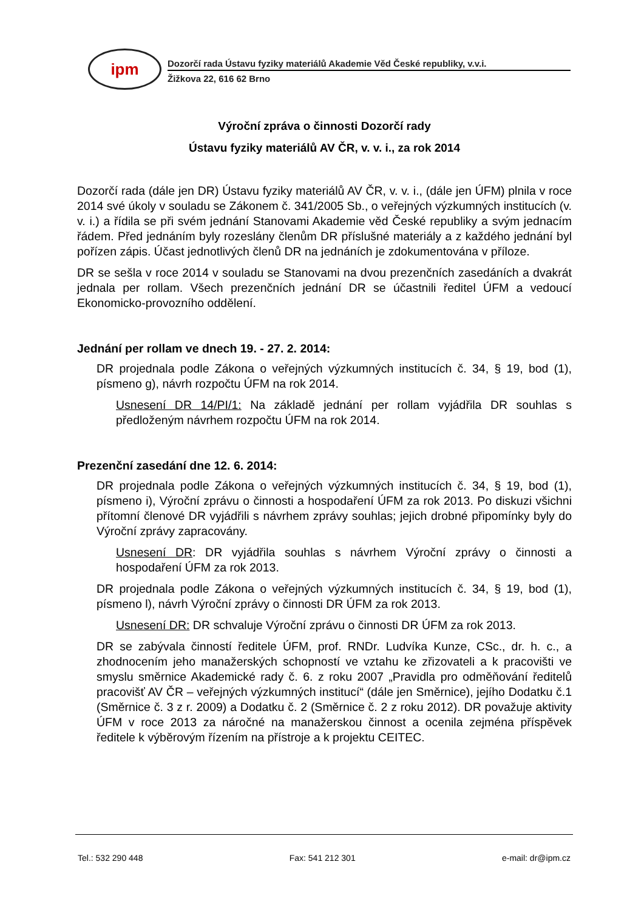ipm
Dozorčí rada Ústavu fyziky materiálů Akademie Věd České republiky, v.v.i.
Žižkova 22, 616 62 Brno
Výroční zpráva o činnosti Dozorčí rady
Ústavu fyziky materiálů AV ČR, v. v. i., za rok 2014
Dozorčí rada (dále jen DR) Ústavu fyziky materiálů AV ČR, v. v. i., (dále jen ÚFM) plnila v roce 2014 své úkoly v souladu se Zákonem č. 341/2005 Sb., o veřejných výzkumných institucích (v. v. i.) a řídila se při svém jednání Stanovami Akademie věd České republiky a svým jednacím řádem. Před jednáním byly rozeslány členům DR příslušné materiály a z každého jednání byl pořízen zápis. Účast jednotlivých členů DR na jednáních je zdokumentována v příloze.
DR se sešla v roce 2014 v souladu se Stanovami na dvou prezenčních zasedáních a dvakrát jednala per rollam. Všech prezenčních jednání DR se účastnili ředitel ÚFM a vedoucí Ekonomicko-provozního oddělení.
Jednání per rollam ve dnech 19. - 27. 2. 2014:
DR projednala podle Zákona o veřejných výzkumných institucích č. 34, § 19, bod (1), písmeno g), návrh rozpočtu ÚFM na rok 2014.
Usnesení DR 14/PI/1: Na základě jednání per rollam vyjádřila DR souhlas s předloženým návrhem rozpočtu ÚFM na rok 2014.
Prezenční zasedání dne 12. 6. 2014:
DR projednala podle Zákona o veřejných výzkumných institucích č. 34, § 19, bod (1), písmeno i), Výroční zprávu o činnosti a hospodaření ÚFM za rok 2013. Po diskuzi všichni přítomní členové DR vyjádřili s návrhem zprávy souhlas; jejich drobné připomínky byly do Výroční zprávy zapracovány.
Usnesení DR: DR vyjádřila souhlas s návrhem Výroční zprávy o činnosti a hospodaření ÚFM za rok 2013.
DR projednala podle Zákona o veřejných výzkumných institucích č. 34, § 19, bod (1), písmeno l), návrh Výroční zprávy o činnosti DR ÚFM za rok 2013.
Usnesení DR: DR schvaluje Výroční zprávu o činnosti DR ÚFM za rok 2013.
DR se zabývala činností ředitele ÚFM, prof. RNDr. Ludvíka Kunze, CSc., dr. h. c., a zhodnocením jeho manažerských schopností ve vztahu ke zřizovateli a k pracovišti ve smyslu směrnice Akademické rady č. 6. z roku 2007 „Pravidla pro odměňování ředitelů pracovišť AV ČR – veřejných výzkumných institucí“ (dále jen Směrnice), jejího Dodatku č.1 (Směrnice č. 3 z r. 2009) a Dodatku č. 2 (Směrnice č. 2 z roku 2012). DR považuje aktivity ÚFM v roce 2013 za náročné na manažerskou činnost a ocenila zejména příspěvek ředitele k výběrovým řízením na přístroje a k projektu CEITEC.
Tel.: 532 290 448 Fax: 541 212 301 e-mail: dr@ipm.cz